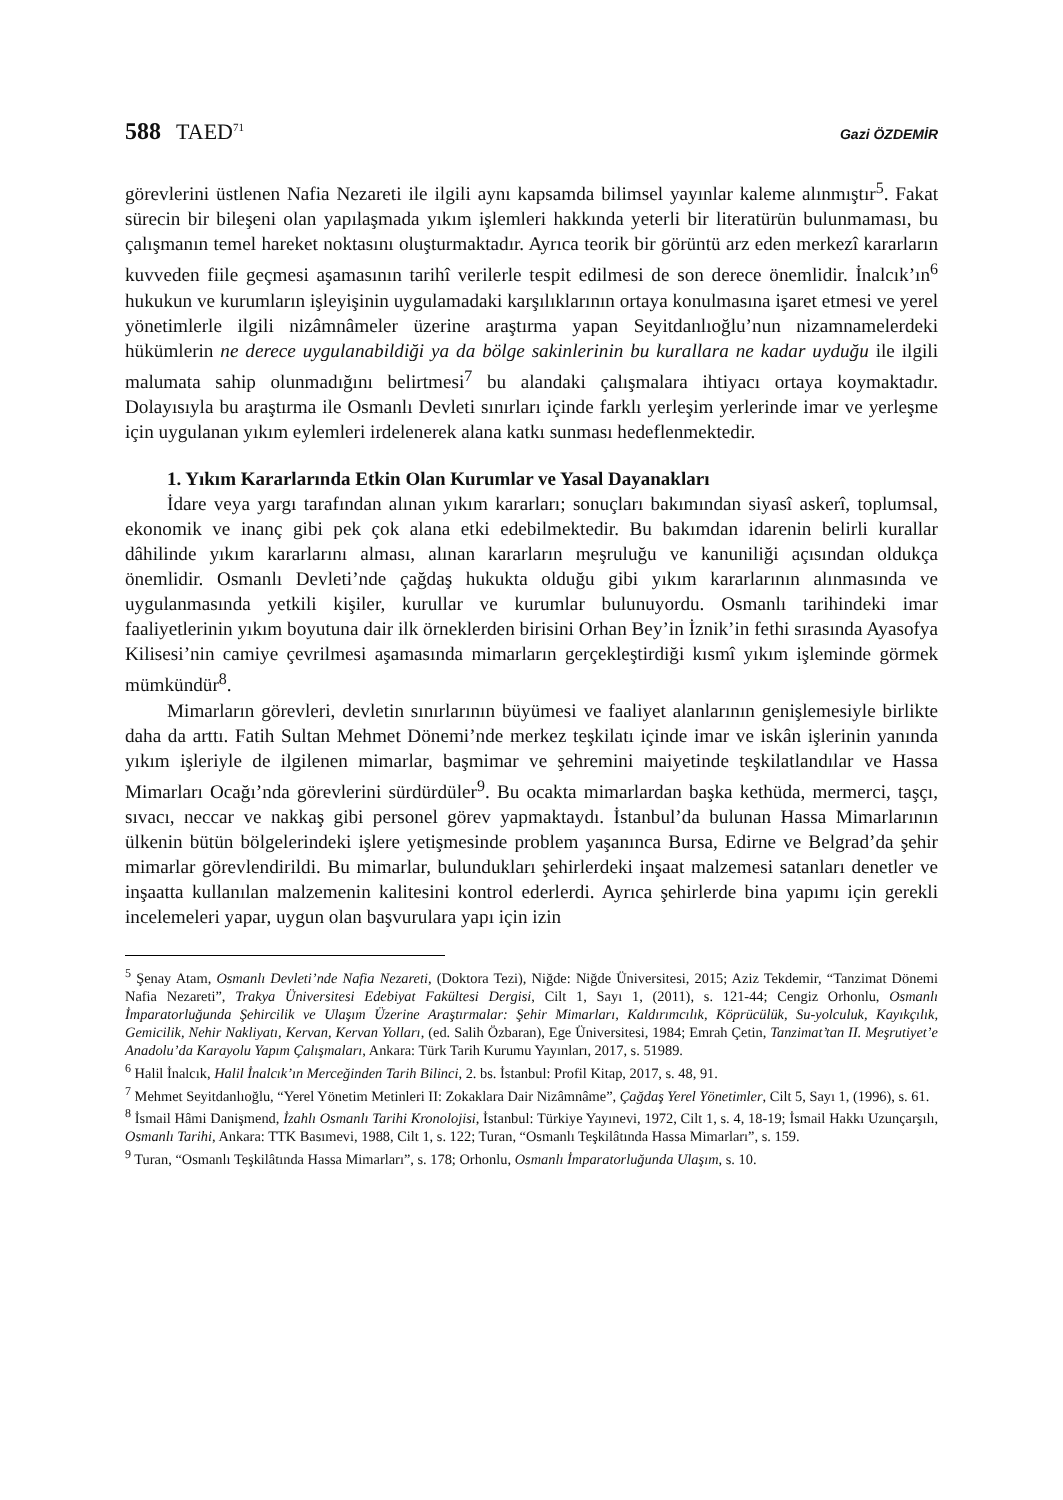588 TAED<sup>71</sup> Gazi ÖZDEMİR
görevlerini üstlenen Nafia Nezareti ile ilgili aynı kapsamda bilimsel yayınlar kaleme alınmıştır<sup>5</sup>. Fakat sürecin bir bileşeni olan yapılaşmada yıkım işlemleri hakkında yeterli bir literatürün bulunmaması, bu çalışmanın temel hareket noktasını oluşturmaktadır. Ayrıca teorik bir görüntü arz eden merkezî kararların kuvveden fiile geçmesi aşamasının tarihî verilerle tespit edilmesi de son derece önemlidir. İnalcık’ın<sup>6</sup> hukukun ve kurumların işleyişinin uygulamadaki karşılıklarının ortaya konulmasına işaret etmesi ve yerel yönetimlerle ilgili nizâmnâmeler üzerine araştırma yapan Seyitdanlıoğlu’nun nizamnamelerdeki hükümlerin ne derece uygulanabildiği ya da bölge sakinlerinin bu kurallara ne kadar uyduğu ile ilgili malumata sahip olunmadığını belirtmesi<sup>7</sup> bu alandaki çalışmalara ihtiyacı ortaya koymaktadır. Dolayısıyla bu araştırma ile Osmanlı Devleti sınırları içinde farklı yerleşim yerlerinde imar ve yerleşme için uygulanan yıkım eylemleri irdelenerek alana katkı sunması hedeflenmektedir.
1. Yıkım Kararlarında Etkin Olan Kurumlar ve Yasal Dayanakları
İdare veya yargı tarafından alınan yıkım kararları; sonuçları bakımından siyasî askerî, toplumsal, ekonomik ve inanç gibi pek çok alana etki edebilmektedir. Bu bakımdan idarenin belirli kurallar dâhilinde yıkım kararlarını alması, alınan kararların meşruluğu ve kanuniliği açısından oldukça önemlidir. Osmanlı Devleti’nde çağdaş hukukta olduğu gibi yıkım kararlarının alınmasında ve uygulanmasında yetkili kişiler, kurullar ve kurumlar bulunuyordu. Osmanlı tarihindeki imar faaliyetlerinin yıkım boyutuna dair ilk örneklerden birisini Orhan Bey’in İznik’in fethi sırasında Ayasofya Kilisesi’nin camiye çevrilmesi aşamasında mimarların gerçekleştirdiği kısmî yıkım işleminde görmek mümkündür<sup>8</sup>.
Mimarların görevleri, devletin sınırlarının büyümesi ve faaliyet alanlarının genişlemesiyle birlikte daha da arttı. Fatih Sultan Mehmet Dönemi’nde merkez teşkilatı içinde imar ve iskân işlerinin yanında yıkım işleriyle de ilgilenen mimarlar, başmimar ve şehremini maiyetinde teşkilatlandılar ve Hassa Mimarları Ocağı’nda görevlerini sürdürdüler<sup>9</sup>. Bu ocakta mimarlardan başka kethüda, mermerci, taşçı, sıvacı, neccar ve nakkaş gibi personel görev yapmaktaydı. İstanbul’da bulunan Hassa Mimarlarının ülkenin bütün bölgelerindeki işlere yetişmesinde problem yaşanınca Bursa, Edirne ve Belgrad’da şehir mimarlar görevlendirildi. Bu mimarlar, bulundukları şehirlerdeki inşaat malzemesi satanları denetler ve inşaatta kullanılan malzemenin kalitesini kontrol ederlerdi. Ayrıca şehirlerde bina yapımı için gerekli incelemeleri yapar, uygun olan başvurulara yapı için izin
<sup>5</sup> Şenay Atam, Osmanlı Devleti’nde Nafia Nezareti, (Doktora Tezi), Niğde: Niğde Üniversitesi, 2015; Aziz Tekdemir, “Tanzimat Dönemi Nafia Nezareti”, Trakya Üniversitesi Edebiyat Fakültesi Dergisi, Cilt 1, Sayı 1, (2011), s. 121-44; Cengiz Orhonlu, Osmanlı İmparatorluğunda Şehircilik ve Ulaşım Üzerine Araştırmalar: Şehir Mimarları, Kaldırımcılık, Köprücülük, Su-yolculuk, Kayıkçılık, Gemicilik, Nehir Nakliyatı, Kervan, Kervan Yolları, (ed. Salih Özbaran), Ege Üniversitesi, 1984; Emrah Çetin, Tanzimat’tan II. Meşrutiyet’e Anadolu’da Karayolu Yapım Çalışmaları, Ankara: Türk Tarih Kurumu Yayınları, 2017, s. 51989.
<sup>6</sup> Halil İnalcık, Halil İnalcık’ın Merceğinden Tarih Bilinci, 2. bs. İstanbul: Profil Kitap, 2017, s. 48, 91.
<sup>7</sup> Mehmet Seyitdanlıoğlu, “Yerel Yönetim Metinleri II: Zokaklara Dair Nizâmnâme”, Çağdaş Yerel Yönetimler, Cilt 5, Sayı 1, (1996), s. 61.
<sup>8</sup> İsmail Hâmi Danişmend, İzahlı Osmanlı Tarihi Kronolojisi, İstanbul: Türkiye Yayınevi, 1972, Cilt 1, s. 4, 18-19; İsmail Hakkı Uzunçarşılı, Osmanlı Tarihi, Ankara: TTK Basımevi, 1988, Cilt 1, s. 122; Turan, “Osmanlı Teşkilâtında Hassa Mimarları”, s. 159.
<sup>9</sup> Turan, “Osmanlı Teşkilâtında Hassa Mimarları”, s. 178; Orhonlu, Osmanlı İmparatorluğunda Ulaşım, s. 10.